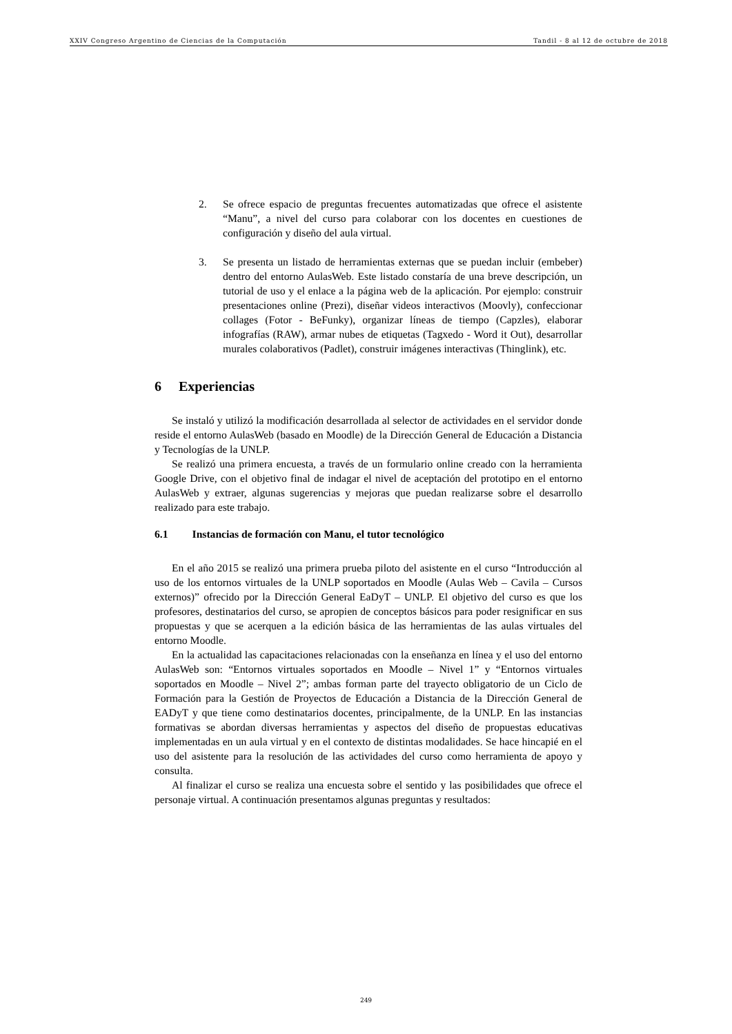XXIV Congreso Argentino de Ciencias de la Computación Tandil - 8 al 12 de octubre de 2018
2. Se ofrece espacio de preguntas frecuentes automatizadas que ofrece el asistente “Manu”, a nivel del curso para colaborar con los docentes en cuestiones de configuración y diseño del aula virtual.
3. Se presenta un listado de herramientas externas que se puedan incluir (embeber) dentro del entorno AulasWeb. Este listado constaría de una breve descripción, un tutorial de uso y el enlace a la página web de la aplicación. Por ejemplo: construir presentaciones online (Prezi), diseñar videos interactivos (Moovly), confeccionar collages (Fotor - BeFunky), organizar líneas de tiempo (Capzles), elaborar infografías (RAW), armar nubes de etiquetas (Tagxedo - Word it Out), desarrollar murales colaborativos (Padlet), construir imágenes interactivas (Thinglink), etc.
6 Experiencias
Se instaló y utilizó la modificación desarrollada al selector de actividades en el servidor donde reside el entorno AulasWeb (basado en Moodle) de la Dirección General de Educación a Distancia y Tecnologías de la UNLP.
Se realizó una primera encuesta, a través de un formulario online creado con la herramienta Google Drive, con el objetivo final de indagar el nivel de aceptación del prototipo en el entorno AulasWeb y extraer, algunas sugerencias y mejoras que puedan realizarse sobre el desarrollo realizado para este trabajo.
6.1 Instancias de formación con Manu, el tutor tecnológico
En el año 2015 se realizó una primera prueba piloto del asistente en el curso “Introducción al uso de los entornos virtuales de la UNLP soportados en Moodle (Aulas Web – Cavila – Cursos externos)” ofrecido por la Dirección General EaDyT – UNLP. El objetivo del curso es que los profesores, destinatarios del curso, se apropien de conceptos básicos para poder resignificar en sus propuestas y que se acerquen a la edición básica de las herramientas de las aulas virtuales del entorno Moodle.
En la actualidad las capacitaciones relacionadas con la enseñanza en línea y el uso del entorno AulasWeb son: “Entornos virtuales soportados en Moodle – Nivel 1” y “Entornos virtuales soportados en Moodle – Nivel 2”; ambas forman parte del trayecto obligatorio de un Ciclo de Formación para la Gestión de Proyectos de Educación a Distancia de la Dirección General de EADyT y que tiene como destinatarios docentes, principalmente, de la UNLP. En las instancias formativas se abordan diversas herramientas y aspectos del diseño de propuestas educativas implementadas en un aula virtual y en el contexto de distintas modalidades. Se hace hincapié en el uso del asistente para la resolución de las actividades del curso como herramienta de apoyo y consulta.
Al finalizar el curso se realiza una encuesta sobre el sentido y las posibilidades que ofrece el personaje virtual. A continuación presentamos algunas preguntas y resultados:
249